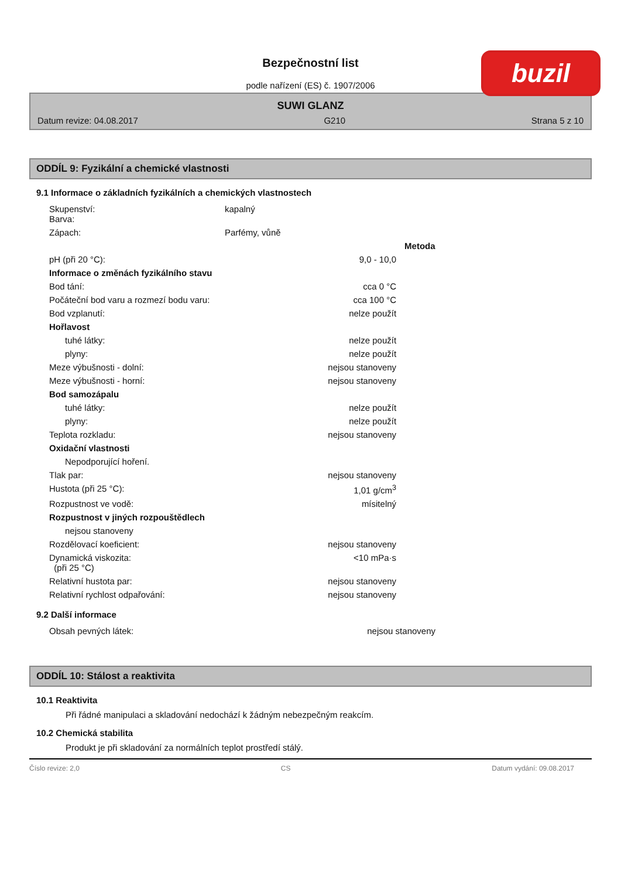buzil
Bezpečnostní list
podle nařízení (ES) č. 1907/2006
SUWI GLANZ
Datum revize: 04.08.2017 G210 Strana 5 z 10
ODDÍL 9: Fyzikální a chemické vlastnosti
9.1 Informace o základních fyzikálních a chemických vlastnostech
| Skupenství: Barva: | kapalný | |
| Zápach: | Parfémy, vůně | |
| | | Metoda |
| pH (při 20 °C): | 9,0 - 10,0 | |
| Informace o změnách fyzikálního stavu | | |
| Bod tání: | cca 0 °C | |
| Počáteční bod varu a rozmezí bodu varu: | cca 100 °C | |
| Bod vzplanutí: | nelze použít | |
| Hořlavost | | |
| tuhé látky: | nelze použít | |
| plyny: | nelze použít | |
| Meze výbušnosti - dolní: | nejsou stanoveny | |
| Meze výbušnosti - horní: | nejsou stanoveny | |
| Bod samozápalu | | |
| tuhé látky: | nelze použít | |
| plyny: | nelze použít | |
| Teplota rozkladu: | nejsou stanoveny | |
| Oxidační vlastnosti | | |
| Nepodporující hoření. | | |
| Tlak par: | nejsou stanoveny | |
| Hustota (při 25 °C): | 1,01 g/cm<sup>3</sup> | |
| Rozpustnost ve vodě: | mísitelný | |
| Rozpustnost v jiných rozpouštědlech | | |
| nejsou stanoveny | | |
| Rozdělovací koeficient: | nejsou stanoveny | |
| Dynamická viskozita: (při 25 °C) | <10 mPa·s | |
| Relativní hustota par: | nejsou stanoveny | |
| Relativní rychlost odpařování: | nejsou stanoveny | |
9.2 Další informace
| Obsah pevných látek: | nejsou stanoveny | |
ODDÍL 10: Stálost a reaktivita
10.1 Reaktivita
Při řádné manipulaci a skladování nedochází k žádným nebezpečným reakcím.
10.2 Chemická stabilita
Produkt je při skladování za normálních teplot prostředí stálý.
Číslo revize: 2,0 CS Datum vydání: 09.08.2017